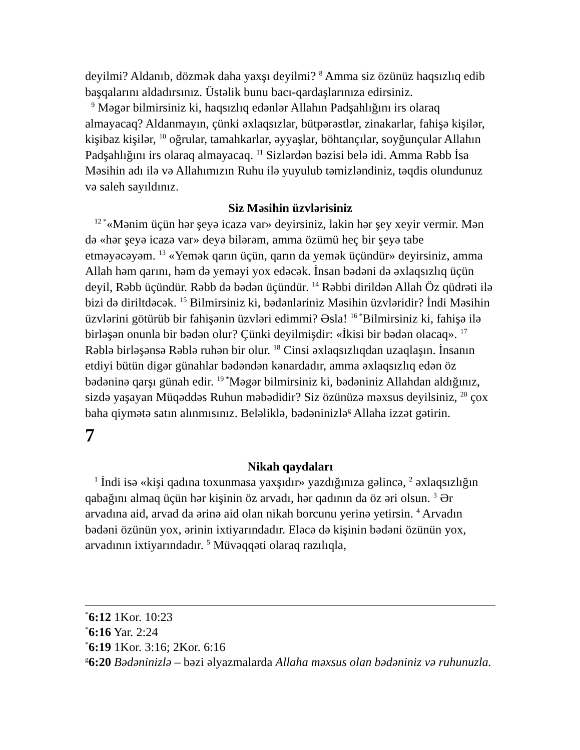deyilmi? Aldanıb, dözmək daha yaxşı deyilmi? <sup>8</sup> Amma siz özünüz haqsızlıq edib başqalarını aldadırsınız. Üstəlik bunu bacı-qardaşlarınıza edirsiniz.
<sup>9</sup> Məgər bilmirsiniz ki, haqsızlıq edənlər Allahın Padşahlığını irs olaraq almayacaq? Aldanmayın, çünki əxlaqsızlar, bütpərəstlər, zinakarlar, fahişə kişilər, kişibaz kişilər, <sup>10</sup> oğrular, tamahkarlar, əyyaşlar, böhtançılar, soyğunçular Allahın Padşahlığını irs olaraq almayacaq. <sup>11</sup> Sizlərdən bəzisi belə idi. Amma Rəbb İsa Məsihin adı ilə və Allahımızın Ruhu ilə yuyulub təmizləndiniz, təqdis olundunuz və saleh sayıldınız.
Siz Məsihin üzvlərisiniz
<sup>12 *</sup>«Mənim üçün hər şeyə icazə var» deyirsiniz, lakin hər şey xeyir vermir. Mən də «hər şeyə icazə var» deyə bilərəm, amma özümü heç bir şeyə tabe etməyəcəyəm. <sup>13</sup> «Yemək qarın üçün, qarın da yemək üçündür» deyirsiniz, amma Allah həm qarını, həm də yeməyi yox edəcək. İnsan bədəni də əxlaqsızlıq üçün deyil, Rəbb üçündür. Rəbb də bədən üçündür. <sup>14</sup> Rəbbi dirildən Allah Öz qüdrəti ilə bizi də diriltdəcək. <sup>15</sup> Bilmirsiniz ki, bədənləriniz Məsihin üzvləridir? İndi Məsihin üzvlərini götürüb bir fahişənin üzvləri edimmi? Əsla! <sup>16 *</sup>Bilmirsiniz ki, fahişə ilə birləşən onunla bir bədən olur? Çünki deyilmişdir: «İkisi bir bədən olacaq». <sup>17</sup> Rəblə birləşənsə Rəblə ruhən bir olur. <sup>18</sup> Cinsi əxlaqsızlıqdan uzaqlaşın. İnsanın etdiyi bütün digər günahlar bədəndən kənardadır, amma əxlaqsızlıq edən öz bədəninə qarşı günah edir. <sup>19 *</sup>Məgər bilmirsiniz ki, bədəniniz Allahdan aldığınız, sizdə yaşayan Müqəddəs Ruhun məbədidir? Siz özünüzə məxsus deyilsiniz, <sup>20</sup> çox baha qiymətə satın alınmısınız. Beləliklə, bədəninizlə<sup>g</sup> Allaha izzət gətirin.
7
Nikah qaydaları
<sup>1</sup> İndi isə «kişi qadına toxunmasa yaxşıdır» yazdığınıza gəlincə, <sup>2</sup> əxlaqsızlığın qabağını almaq üçün hər kişinin öz arvadı, hər qadının da öz əri olsun. <sup>3</sup> Ər arvadına aid, arvad da ərinə aid olan nikah borcunu yerinə yetirsin. <sup>4</sup> Arvadın bədəni özünün yox, ərinin ixtiyarındadır. Eləcə də kişinin bədəni özünün yox, arvadının ixtiyarındadır. <sup>5</sup> Müvəqqəti olaraq razılıqla,
<sup>*</sup> 6:12 1Kor. 10:23
<sup>*</sup> 6:16 Yar. 2:24
<sup>*</sup> 6:19 1Kor. 3:16; 2Kor. 6:16
<sup>g</sup> 6:20 Bədəninizlə – bəzi əlyazmalarda Allaha məxsus olan bədəniniz və ruhunuzla.